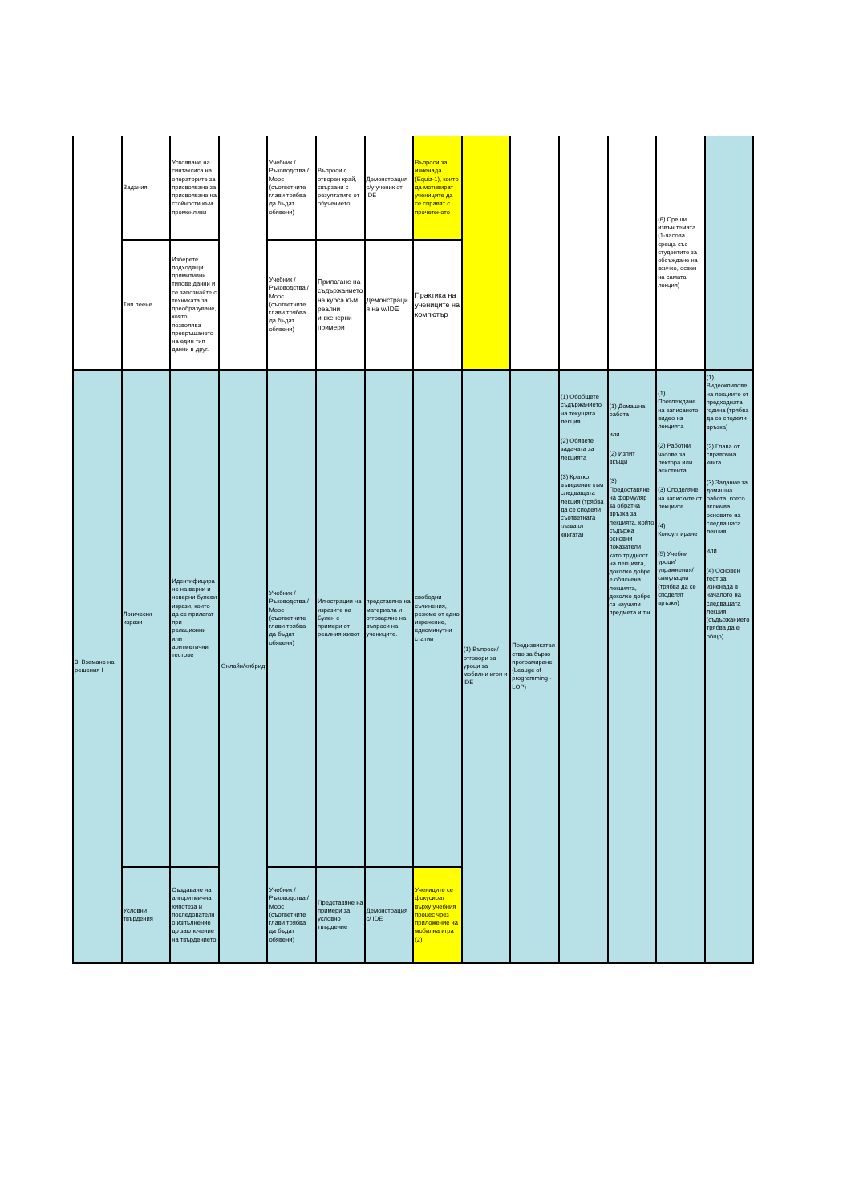| | Задания | Усвояване на синтаксиса на операторите за присвояване за присвояване на стойности към променливи | | Учебник / Ръководства / Mooc (съответните глави трябва да бъдат обявени) | Въпроси с отворен край, свързани с резултатите от обучението | Демонстрация с/у ученик от IDE | Въпроси за изненада (Equiz-1), които да мотивират учениците да се справят с прочетеното | | | | | (6) Срещи извън темата (1-часова среща със студентите за обсъждане на всичко, освен на самата лекция) | |
| | Тип леене | Изберете подходящи примитивни типове данни и се запознайте с техниката за преобразуване, която позволява превръщането на един тип данни в друг. | | Учебник / Ръководства / Mooc (съответните глави трябва да бъдат обявени) | Прилагане на съдържанието на курса към реални инженерни примери | Демонстрация на w/IDE | Практика на учениците на компютър | | | | | | |
| 3. Вземане на решения I | Логически изрази | Идентифициране на верни и неверни булеви изрази, които да се прилагат при релационни или аритметични тестове | Онлайн/хибрид | Учебник / Ръководства / Mooc (съответните глави трябва да бъдат обявени) | Илюстрация на изразите на Булен с примери от реалния живот | представяне на материала и отговаряне на въпроси на учениците. | свободни съчинения, резюме от едно изречение, едноминутни статии | (1) Въпроси/отговори за уроци за мобилни игри и IDE | Предизвикателство за бързо програмиране (Leauge of programming - LOP) | (1) Обобщете съдържанието на текущата лекция (2) Обявете задачата за лекцията (3) Кратко въведение към следващата лекция (трябва да се сподели съответната глава от книгата) | (1) Домашна работа или (2) Изпит вкъщи (3) Предоставяне на формуляр за обратна връзка за лекцията, който съдържа основни показатели като трудност на лекцията, доколко добре е обяснена лекцията, доколко добре са научили предмета и т.н. | (1) Преглеждане на записаното видео на лекцията (2) Работни часове за лектора или асистента (3) Споделяне на записките от лекциите (4) Консултиране (5) Учебни уроци/упражнения/симулации (трябва да се споделят връзки) | (1) Видеоклипове на лекциите от предходната година (трябва да се сподели връзка) (2) Глава от справочна книга (3) Задание за домашна работа, което включва основите на следващата лекция или (4) Основен тест за изненада в началото на следващата лекция (съдържанието трябва да е общо) |
| | Условни твърдения | Създаване на алгоритмична хипотеза и последователно изпълнение до заключение на твърдението | | Учебник / Ръководства / Mooc (съответните глави трябва да бъдат обявени) | Представяне на примери за условно твърдение | Демонстрация с/ IDE | Учениците се фокусират върху учебния процес чрез приложение на мобилна игра (2) | | | | | | |